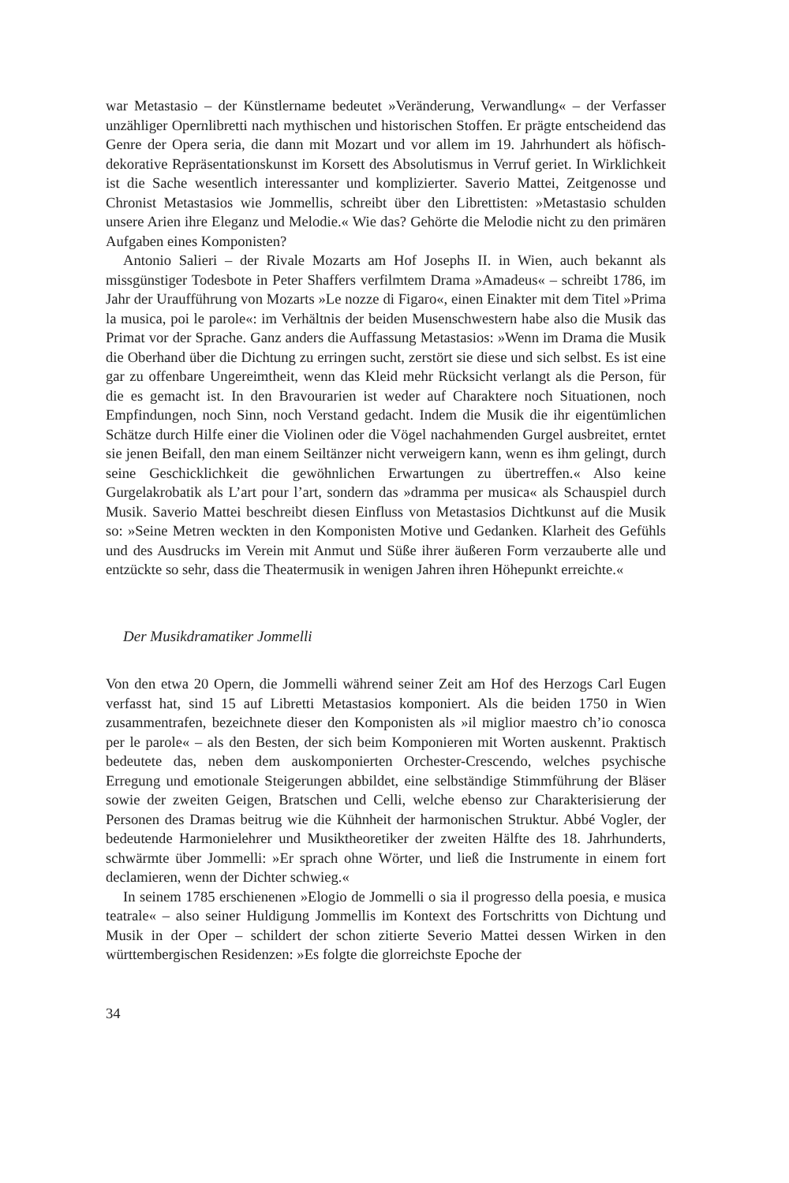war Metastasio – der Künstlername bedeutet »Veränderung, Verwandlung« – der Verfasser unzähliger Opernlibretti nach mythischen und historischen Stoffen. Er prägte entscheidend das Genre der Opera seria, die dann mit Mozart und vor allem im 19. Jahrhundert als höfisch-dekorative Repräsentationskunst im Korsett des Absolutismus in Verruf geriet. In Wirklichkeit ist die Sache wesentlich interessanter und komplizierter. Saverio Mattei, Zeitgenosse und Chronist Metastasios wie Jommellis, schreibt über den Librettisten: »Metastasio schulden unsere Arien ihre Eleganz und Melodie.« Wie das? Gehörte die Melodie nicht zu den primären Aufgaben eines Komponisten?
Antonio Salieri – der Rivale Mozarts am Hof Josephs II. in Wien, auch bekannt als missgünstiger Todesbote in Peter Shaffers verfilmtem Drama »Amadeus« – schreibt 1786, im Jahr der Uraufführung von Mozarts »Le nozze di Figaro«, einen Einakter mit dem Titel »Prima la musica, poi le parole«: im Verhältnis der beiden Musenschwestern habe also die Musik das Primat vor der Sprache. Ganz anders die Auffassung Metastasios: »Wenn im Drama die Musik die Oberhand über die Dichtung zu erringen sucht, zerstört sie diese und sich selbst. Es ist eine gar zu offenbare Ungereimtheit, wenn das Kleid mehr Rücksicht verlangt als die Person, für die es gemacht ist. In den Bravourarien ist weder auf Charaktere noch Situationen, noch Empfindungen, noch Sinn, noch Verstand gedacht. Indem die Musik die ihr eigentümlichen Schätze durch Hilfe einer die Violinen oder die Vögel nachahmenden Gurgel ausbreitet, erntet sie jenen Beifall, den man einem Seiltänzer nicht verweigern kann, wenn es ihm gelingt, durch seine Geschicklichkeit die gewöhnlichen Erwartungen zu übertreffen.« Also keine Gurgelakrobatik als L’art pour l’art, sondern das »dramma per musica« als Schauspiel durch Musik. Saverio Mattei beschreibt diesen Einfluss von Metastasios Dichtkunst auf die Musik so: »Seine Metren weckten in den Komponisten Motive und Gedanken. Klarheit des Gefühls und des Ausdrucks im Verein mit Anmut und Süße ihrer äußeren Form verzauberte alle und entzückte so sehr, dass die Theatermusik in wenigen Jahren ihren Höhepunkt erreichte.«
Der Musikdramatiker Jommelli
Von den etwa 20 Opern, die Jommelli während seiner Zeit am Hof des Herzogs Carl Eugen verfasst hat, sind 15 auf Libretti Metastasios komponiert. Als die beiden 1750 in Wien zusammentrafen, bezeichnete dieser den Komponisten als »il miglior maestro ch’io conosca per le parole« – als den Besten, der sich beim Komponieren mit Worten auskennt. Praktisch bedeutete das, neben dem auskomponierten Orchester-Crescendo, welches psychische Erregung und emotionale Steigerungen abbildet, eine selbständige Stimmführung der Bläser sowie der zweiten Geigen, Bratschen und Celli, welche ebenso zur Charakterisierung der Personen des Dramas beitrug wie die Kühnheit der harmonischen Struktur. Abbé Vogler, der bedeutende Harmonielehrer und Musiktheoretiker der zweiten Hälfte des 18. Jahrhunderts, schwärmte über Jommelli: »Er sprach ohne Wörter, und ließ die Instrumente in einem fort declamieren, wenn der Dichter schwieg.«
In seinem 1785 erschienenen »Elogio de Jommelli o sia il progresso della poesia, e musica teatrale« – also seiner Huldigung Jommellis im Kontext des Fortschritts von Dichtung und Musik in der Oper – schildert der schon zitierte Severio Mattei dessen Wirken in den württembergischen Residenzen: »Es folgte die glorreichste Epoche der
34